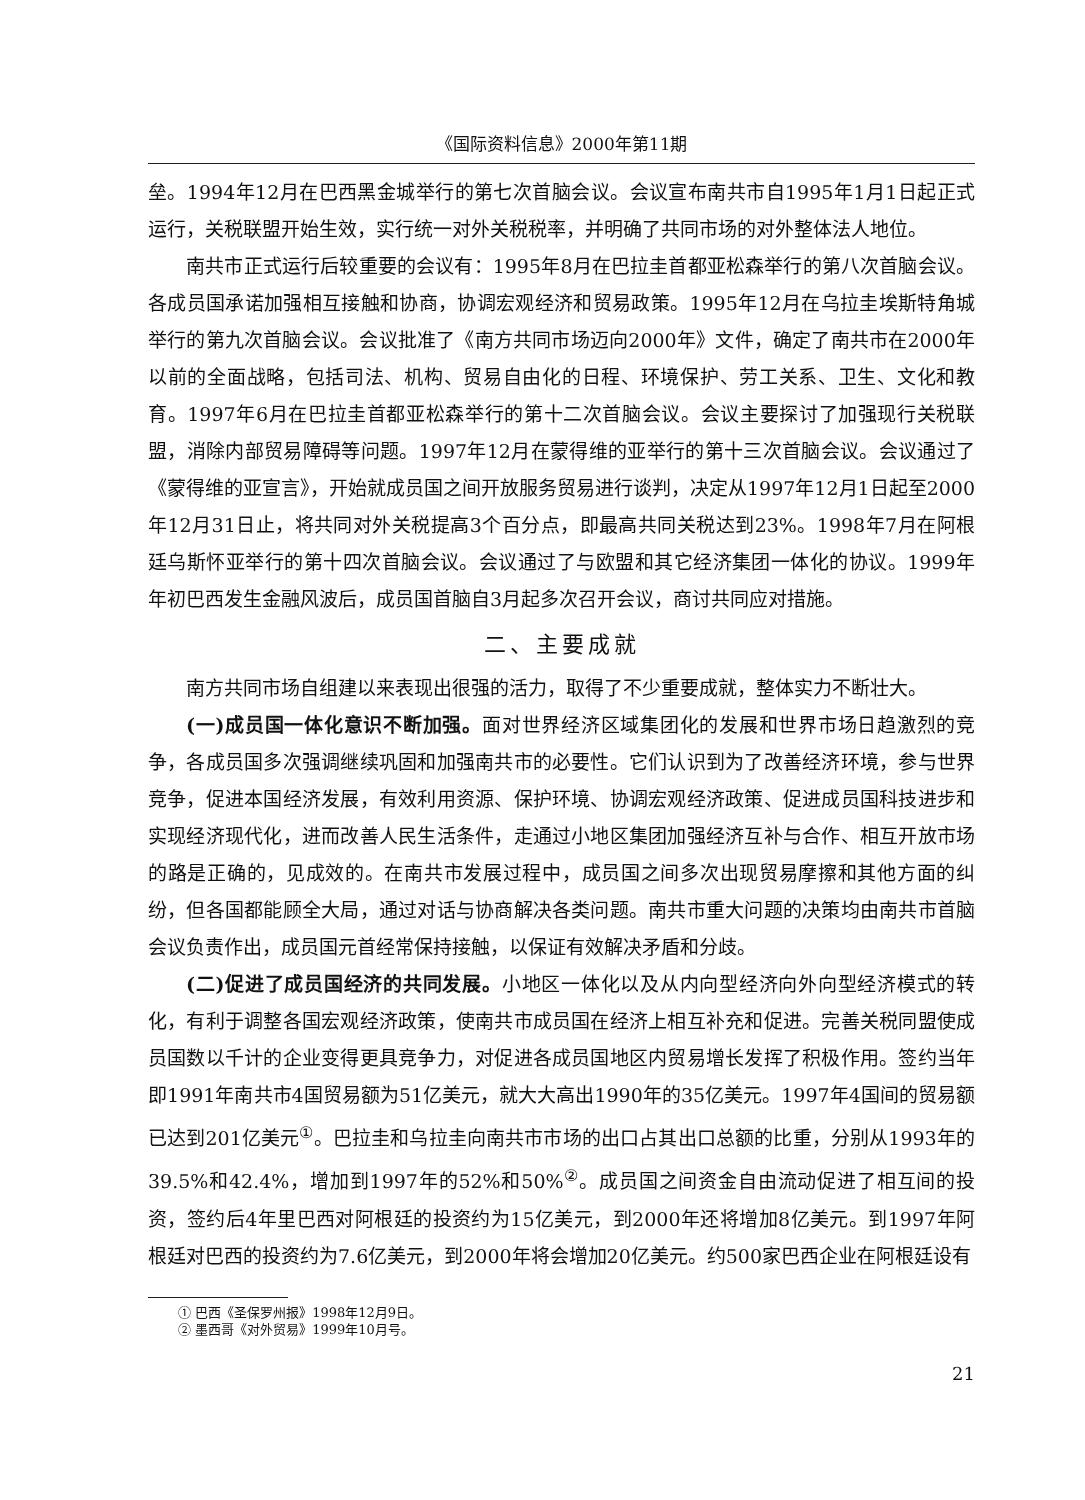《国际资料信息》2000年第11期
垒。1994年12月在巴西黑金城举行的第七次首脑会议。会议宣布南共市自1995年1月1日起正式运行，关税联盟开始生效，实行统一对外关税税率，并明确了共同市场的对外整体法人地位。
南共市正式运行后较重要的会议有：1995年8月在巴拉圭首都亚松森举行的第八次首脑会议。各成员国承诺加强相互接触和协商，协调宏观经济和贸易政策。1995年12月在乌拉圭埃斯特角城举行的第九次首脑会议。会议批准了《南方共同市场迈向2000年》文件，确定了南共市在2000年以前的全面战略，包括司法、机构、贸易自由化的日程、环境保护、劳工关系、卫生、文化和教育。1997年6月在巴拉圭首都亚松森举行的第十二次首脑会议。会议主要探讨了加强现行关税联盟，消除内部贸易障碍等问题。1997年12月在蒙得维的亚举行的第十三次首脑会议。会议通过了《蒙得维的亚宣言》，开始就成员国之间开放服务贸易进行谈判，决定从1997年12月1日起至2000年12月31日止，将共同对外关税提高3个百分点，即最高共同关税达到23%。1998年7月在阿根廷乌斯怀亚举行的第十四次首脑会议。会议通过了与欧盟和其它经济集团一体化的协议。1999年年初巴西发生金融风波后，成员国首脑自3月起多次召开会议，商讨共同应对措施。
二、主要成就
南方共同市场自组建以来表现出很强的活力，取得了不少重要成就，整体实力不断壮大。
(一)成员国一体化意识不断加强。面对世界经济区域集团化的发展和世界市场日趋激烈的竞争，各成员国多次强调继续巩固和加强南共市的必要性。它们认识到为了改善经济环境，参与世界竞争，促进本国经济发展，有效利用资源、保护环境、协调宏观经济政策、促进成员国科技进步和实现经济现代化，进而改善人民生活条件，走通过小地区集团加强经济互补与合作、相互开放市场的路是正确的，见成效的。在南共市发展过程中，成员国之间多次出现贸易摩擦和其他方面的纠纷，但各国都能顾全大局，通过对话与协商解决各类问题。南共市重大问题的决策均由南共市首脑会议负责作出，成员国元首经常保持接触，以保证有效解决矛盾和分歧。
(二)促进了成员国经济的共同发展。小地区一体化以及从内向型经济向外向型经济模式的转化，有利于调整各国宏观经济政策，使南共市成员国在经济上相互补充和促进。完善关税同盟使成员国数以千计的企业变得更具竞争力，对促进各成员国地区内贸易增长发挥了积极作用。签约当年即1991年南共市4国贸易额为51亿美元，就大大高出1990年的35亿美元。1997年4国间的贸易额已达到201亿美元<sup>①</sup>。巴拉圭和乌拉圭向南共市市场的出口占其出口总额的比重，分别从1993年的39.5%和42.4%，增加到1997年的52%和50%<sup>②</sup>。成员国之间资金自由流动促进了相互间的投资，签约后4年里巴西对阿根廷的投资约为15亿美元，到2000年还将增加8亿美元。到1997年阿根廷对巴西的投资约为7.6亿美元，到2000年将会增加20亿美元。约500家巴西企业在阿根廷设有
① 巴西《圣保罗州报》1998年12月9日。
② 墨西哥《对外贸易》1999年10月号。
21